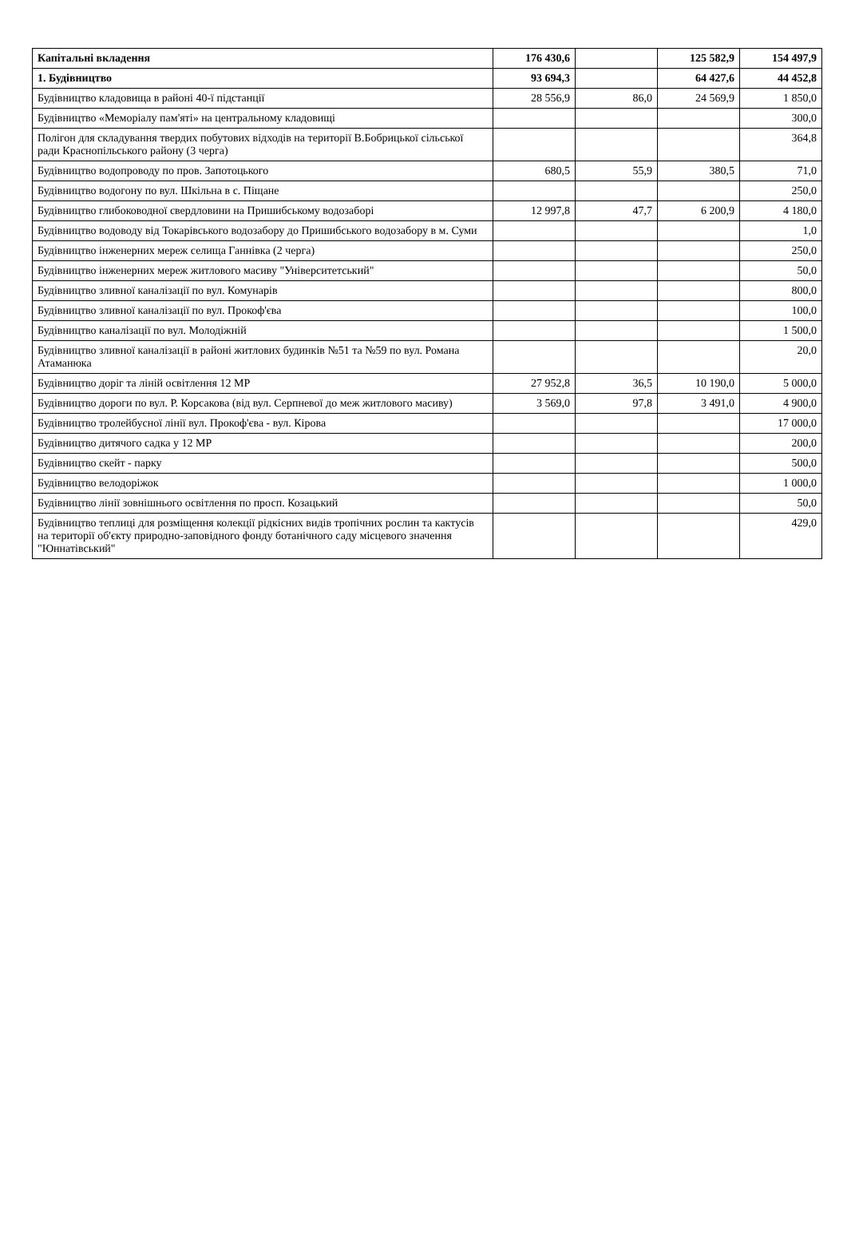| Капітальні вкладення | 176 430,6 | | 125 582,9 | 154 497,9 |
| 1. Будівництво | 93 694,3 | | 64 427,6 | 44 452,8 |
| Будівництво кладовища в районі 40-ї підстанції | 28 556,9 | 86,0 | 24 569,9 | 1 850,0 |
| Будівництво «Меморіалу пам'яті» на центральному кладовищі | | | | 300,0 |
| Полігон для складування твердих побутових відходів на території В.Бобрицької сільської ради Краснопільського району (3 черга) | | | | 364,8 |
| Будівництво водопроводу по пров. Запотоцького | 680,5 | 55,9 | 380,5 | 71,0 |
| Будівництво водогону по вул. Шкільна в с. Піщане | | | | 250,0 |
| Будівництво глибоководної свердловини на Пришибському водозаборі | 12 997,8 | 47,7 | 6 200,9 | 4 180,0 |
| Будівництво водоводу від Токарівського водозабору до Пришибського водозабору в м. Суми | | | | 1,0 |
| Будівництво інженерних мереж селища Ганнівка (2 черга) | | | | 250,0 |
| Будівництво інженерних мереж житлового масиву "Університетський" | | | | 50,0 |
| Будівництво зливної каналізації по вул. Комунарів | | | | 800,0 |
| Будівництво зливної каналізації по вул. Прокоф'єва | | | | 100,0 |
| Будівництво каналізації по вул. Молодіжній | | | | 1 500,0 |
| Будівництво зливної каналізації в районі житлових будинків №51 та №59 по вул. Романа Атаманюка | | | | 20,0 |
| Будівництво доріг та ліній освітлення 12 МР | 27 952,8 | 36,5 | 10 190,0 | 5 000,0 |
| Будівництво дороги по вул. Р. Корсакова (від вул. Серпневої до меж житлового масиву) | 3 569,0 | 97,8 | 3 491,0 | 4 900,0 |
| Будівництво тролейбусної лінії вул. Прокоф'єва - вул. Кірова | | | | 17 000,0 |
| Будівництво дитячого садка у 12 МР | | | | 200,0 |
| Будівництво скейт - парку | | | | 500,0 |
| Будівництво велодоріжок | | | | 1 000,0 |
| Будівництво лінії зовнішнього освітлення по просп. Козацький | | | | 50,0 |
| Будівництво теплиці для розміщення колекції рідкісних видів тропічних рослин та кактусів на території об'єкту природно-заповідного фонду ботанічного саду місцевого значення "Юннатівський" | | | | 429,0 |